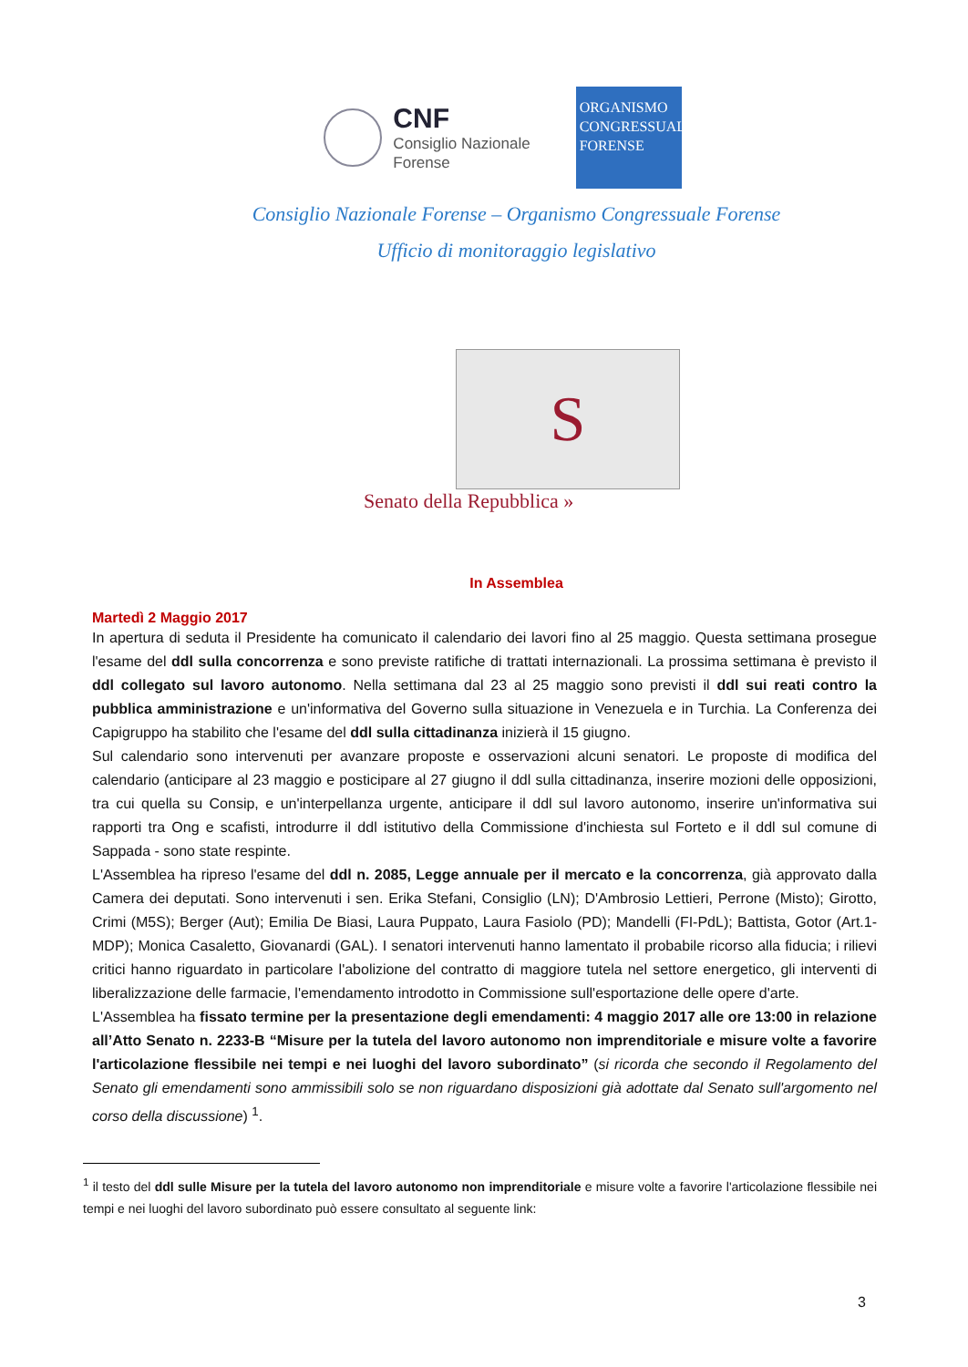CNF
Consiglio Nazionale
Forense
ORGANISMO
CONGRESSUALE
FORENSE
Consiglio Nazionale Forense – Organismo Congressuale Forense
Ufficio di monitoraggio legislativo
S
Senato della Repubblica »
In Assemblea
Martedì 2 Maggio 2017
In apertura di seduta il Presidente ha comunicato il calendario dei lavori fino al 25 maggio. Questa settimana prosegue l'esame del ddl sulla concorrenza e sono previste ratifiche di trattati internazionali. La prossima settimana è previsto il ddl collegato sul lavoro autonomo. Nella settimana dal 23 al 25 maggio sono previsti il ddl sui reati contro la pubblica amministrazione e un'informativa del Governo sulla situazione in Venezuela e in Turchia. La Conferenza dei Capigruppo ha stabilito che l'esame del ddl sulla cittadinanza inizierà il 15 giugno.
Sul calendario sono intervenuti per avanzare proposte e osservazioni alcuni senatori. Le proposte di modifica del calendario (anticipare al 23 maggio e posticipare al 27 giugno il ddl sulla cittadinanza, inserire mozioni delle opposizioni, tra cui quella su Consip, e un'interpellanza urgente, anticipare il ddl sul lavoro autonomo, inserire un'informativa sui rapporti tra Ong e scafisti, introdurre il ddl istitutivo della Commissione d'inchiesta sul Forteto e il ddl sul comune di Sappada - sono state respinte.
L'Assemblea ha ripreso l'esame del ddl n. 2085, Legge annuale per il mercato e la concorrenza, già approvato dalla Camera dei deputati. Sono intervenuti i sen. Erika Stefani, Consiglio (LN); D'Ambrosio Lettieri, Perrone (Misto); Girotto, Crimi (M5S); Berger (Aut); Emilia De Biasi, Laura Puppato, Laura Fasiolo (PD); Mandelli (FI-PdL); Battista, Gotor (Art.1-MDP); Monica Casaletto, Giovanardi (GAL). I senatori intervenuti hanno lamentato il probabile ricorso alla fiducia; i rilievi critici hanno riguardato in particolare l'abolizione del contratto di maggiore tutela nel settore energetico, gli interventi di liberalizzazione delle farmacie, l'emendamento introdotto in Commissione sull'esportazione delle opere d'arte.
L'Assemblea ha fissato termine per la presentazione degli emendamenti: 4 maggio 2017 alle ore 13:00 in relazione all’Atto Senato n. 2233-B “Misure per la tutela del lavoro autonomo non imprenditoriale e misure volte a favorire l'articolazione flessibile nei tempi e nei luoghi del lavoro subordinato” (si ricorda che secondo il Regolamento del Senato gli emendamenti sono ammissibili solo se non riguardano disposizioni già adottate dal Senato sull'argomento nel corso della discussione) <sup>1</sup>.
<sup>1</sup> il testo del ddl sulle Misure per la tutela del lavoro autonomo non imprenditoriale e misure volte a favorire l'articolazione flessibile nei tempi e nei luoghi del lavoro subordinato può essere consultato al seguente link:
3